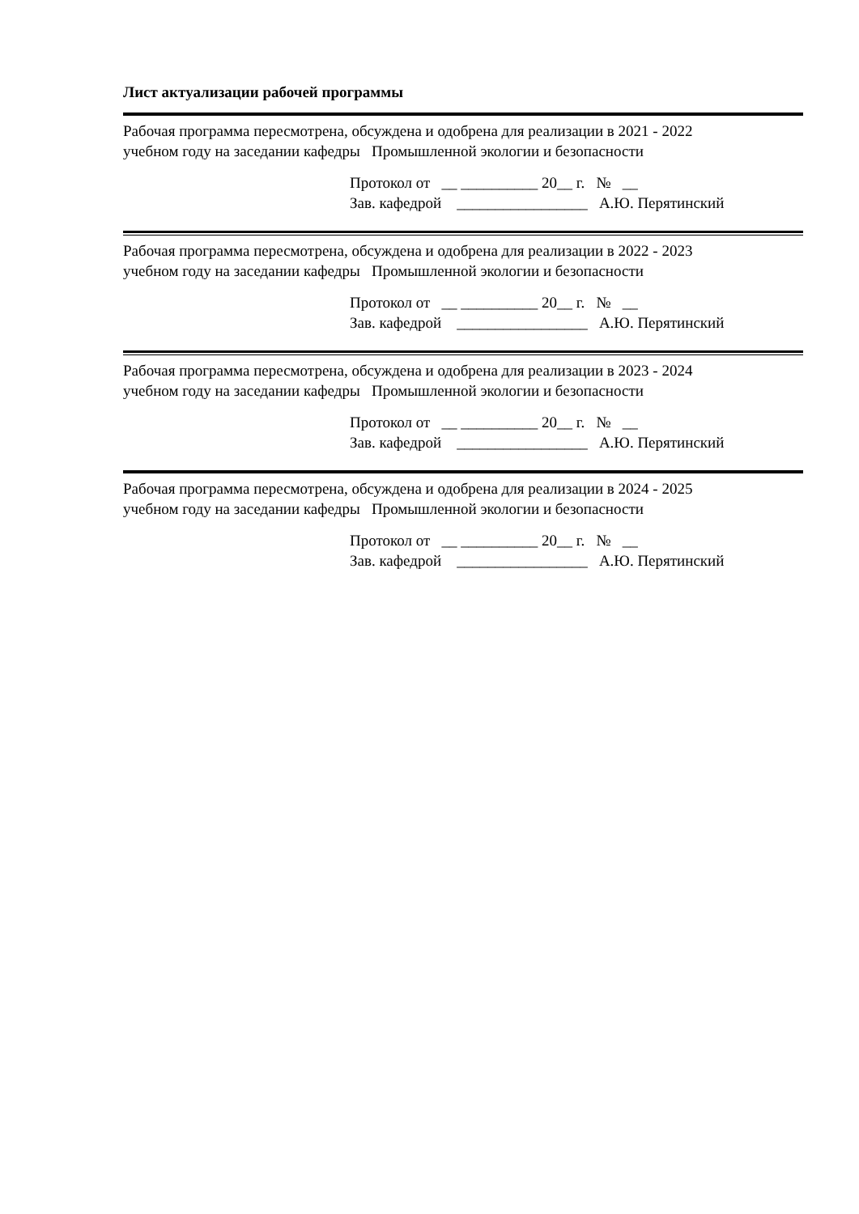Лист актуализации рабочей программы
Рабочая программа пересмотрена, обсуждена и одобрена для реализации в 2021 - 2022
учебном году на заседании кафедры Промышленной экологии и безопасности
Протокол от __ __________ 20__ г. № __ Зав. кафедрой _________________ А.Ю. Перятинский
Рабочая программа пересмотрена, обсуждена и одобрена для реализации в 2022 - 2023
учебном году на заседании кафедры Промышленной экологии и безопасности
Протокол от __ __________ 20__ г. № __ Зав. кафедрой _________________ А.Ю. Перятинский
Рабочая программа пересмотрена, обсуждена и одобрена для реализации в 2023 - 2024
учебном году на заседании кафедры Промышленной экологии и безопасности
Протокол от __ __________ 20__ г. № __ Зав. кафедрой _________________ А.Ю. Перятинский
Рабочая программа пересмотрена, обсуждена и одобрена для реализации в 2024 - 2025
учебном году на заседании кафедры Промышленной экологии и безопасности
Протокол от __ __________ 20__ г. № __ Зав. кафедрой _________________ А.Ю. Перятинский